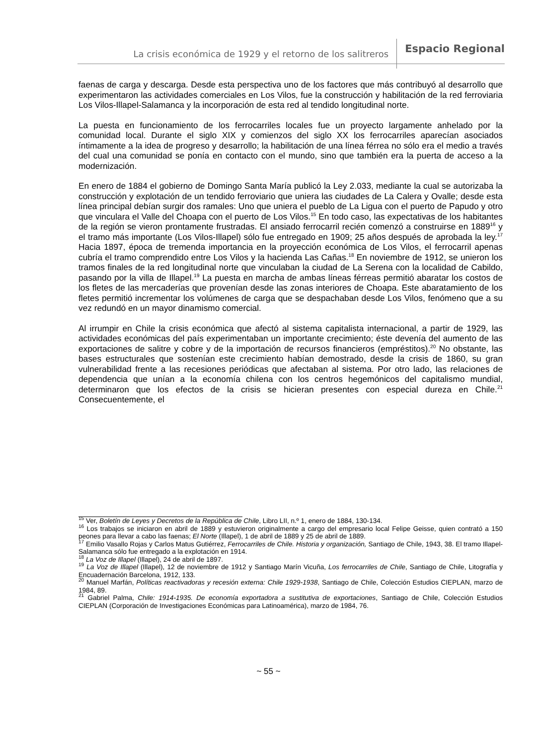La crisis económica de 1929 y el retorno de los salitreros Espacio Regional
faenas de carga y descarga. Desde esta perspectiva uno de los factores que más contribuyó al desarrollo que experimentaron las actividades comerciales en Los Vilos, fue la construcción y habilitación de la red ferroviaria Los Vilos-Illapel-Salamanca y la incorporación de esta red al tendido longitudinal norte.
La puesta en funcionamiento de los ferrocarriles locales fue un proyecto largamente anhelado por la comunidad local. Durante el siglo XIX y comienzos del siglo XX los ferrocarriles aparecían asociados íntimamente a la idea de progreso y desarrollo; la habilitación de una línea férrea no sólo era el medio a través del cual una comunidad se ponía en contacto con el mundo, sino que también era la puerta de acceso a la modernización.
En enero de 1884 el gobierno de Domingo Santa María publicó la Ley 2.033, mediante la cual se autorizaba la construcción y explotación de un tendido ferroviario que uniera las ciudades de La Calera y Ovalle; desde esta línea principal debían surgir dos ramales: Uno que uniera el pueblo de La Ligua con el puerto de Papudo y otro que vinculara el Valle del Choapa con el puerto de Los Vilos.<sup>15</sup> En todo caso, las expectativas de los habitantes de la región se vieron prontamente frustradas. El ansiado ferrocarril recién comenzó a construirse en 1889<sup>16</sup> y el tramo más importante (Los Vilos-Illapel) sólo fue entregado en 1909; 25 años después de aprobada la ley.<sup>17</sup> Hacia 1897, época de tremenda importancia en la proyección económica de Los Vilos, el ferrocarril apenas cubría el tramo comprendido entre Los Vilos y la hacienda Las Cañas.<sup>18</sup> En noviembre de 1912, se unieron los tramos finales de la red longitudinal norte que vinculaban la ciudad de La Serena con la localidad de Cabildo, pasando por la villa de Illapel.<sup>19</sup> La puesta en marcha de ambas líneas férreas permitió abaratar los costos de los fletes de las mercaderías que provenían desde las zonas interiores de Choapa. Este abaratamiento de los fletes permitió incrementar los volúmenes de carga que se despachaban desde Los Vilos, fenómeno que a su vez redundó en un mayor dinamismo comercial.
Al irrumpir en Chile la crisis económica que afectó al sistema capitalista internacional, a partir de 1929, las actividades económicas del país experimentaban un importante crecimiento; éste devenía del aumento de las exportaciones de salitre y cobre y de la importación de recursos financieros (empréstitos).<sup>20</sup> No obstante, las bases estructurales que sostenían este crecimiento habían demostrado, desde la crisis de 1860, su gran vulnerabilidad frente a las recesiones periódicas que afectaban al sistema. Por otro lado, las relaciones de dependencia que unían a la economía chilena con los centros hegemónicos del capitalismo mundial, determinaron que los efectos de la crisis se hicieran presentes con especial dureza en Chile.<sup>21</sup> Consecuentemente, el
<sup>15</sup> Ver, Boletín de Leyes y Decretos de la República de Chile, Libro LII, n.º 1, enero de 1884, 130-134.
<sup>16</sup> Los trabajos se iniciaron en abril de 1889 y estuvieron originalmente a cargo del empresario local Felipe Geisse, quien contrató a 150 peones para llevar a cabo las faenas; El Norte (Illapel), 1 de abril de 1889 y 25 de abril de 1889.
<sup>17</sup> Emilio Vasallo Rojas y Carlos Matus Gutiérrez, Ferrocarriles de Chile. Historia y organización, Santiago de Chile, 1943, 38. El tramo Illapel-Salamanca sólo fue entregado a la explotación en 1914.
<sup>18</sup> La Voz de Illapel (Illapel), 24 de abril de 1897.
<sup>19</sup> La Voz de Illapel (Illapel), 12 de noviembre de 1912 y Santiago Marín Vicuña, Los ferrocarriles de Chile, Santiago de Chile, Litografía y Encuadernación Barcelona, 1912, 133.
<sup>20</sup> Manuel Marfán, Políticas reactivadoras y recesión externa: Chile 1929-1938, Santiago de Chile, Colección Estudios CIEPLAN, marzo de 1984, 89.
<sup>21</sup> Gabriel Palma, Chile: 1914-1935. De economía exportadora a sustitutiva de exportaciones, Santiago de Chile, Colección Estudios CIEPLAN (Corporación de Investigaciones Económicas para Latinoamérica), marzo de 1984, 76.
~ 55 ~